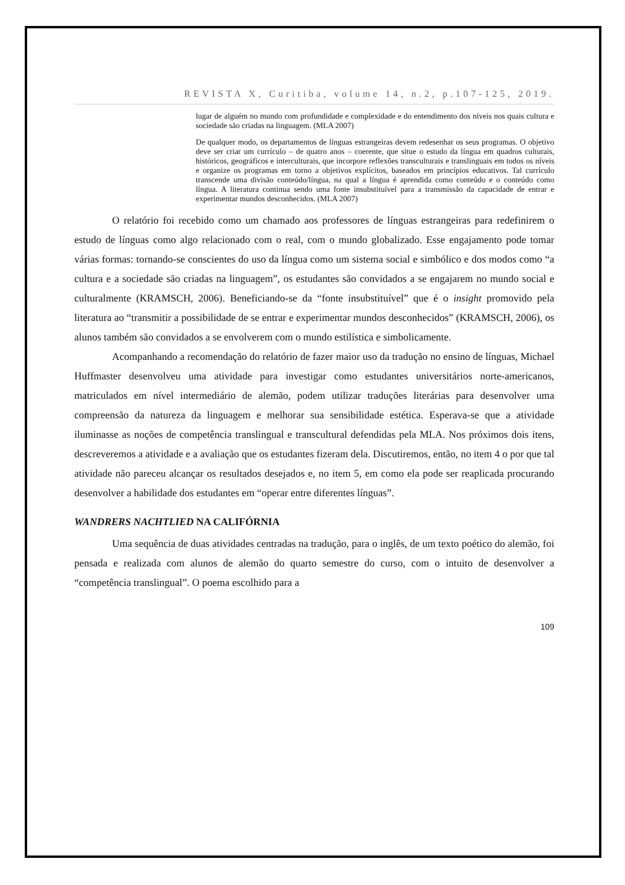REVISTA X, Curitiba, volume 14, n.2, p.107-125, 2019.
lugar de alguém no mundo com profundidade e complexidade e do entendimento dos níveis nos quais cultura e sociedade são criadas na linguagem. (MLA 2007)
De qualquer modo, os departamentos de línguas estrangeiras devem redesenhar os seus programas. O objetivo deve ser criar um currículo – de quatro anos – coerente, que situe o estudo da língua em quadros culturais, históricos, geográficos e interculturais, que incorpore reflexões transculturais e translinguais em todos os níveis e organize os programas em torno a objetivos explícitos, baseados em princípios educativos. Tal currículo transcende uma divisão conteúdo/língua, na qual a língua é aprendida como conteúdo e o conteúdo como língua. A literatura continua sendo uma fonte insubstituível para a transmissão da capacidade de entrar e experimentar mundos desconhecidos. (MLA 2007)
O relatório foi recebido como um chamado aos professores de línguas estrangeiras para redefinirem o estudo de línguas como algo relacionado com o real, com o mundo globalizado. Esse engajamento pode tomar várias formas: tornando-se conscientes do uso da língua como um sistema social e simbólico e dos modos como “a cultura e a sociedade são criadas na linguagem”, os estudantes são convidados a se engajarem no mundo social e culturalmente (KRAMSCH, 2006). Beneficiando-se da “fonte insubstituível” que é o insight promovido pela literatura ao “transmitir a possibilidade de se entrar e experimentar mundos desconhecidos” (KRAMSCH, 2006), os alunos também são convidados a se envolverem com o mundo estilística e simbolicamente.
Acompanhando a recomendação do relatório de fazer maior uso da tradução no ensino de línguas, Michael Huffmaster desenvolveu uma atividade para investigar como estudantes universitários norte-americanos, matriculados em nível intermediário de alemão, podem utilizar traduções literárias para desenvolver uma compreensão da natureza da linguagem e melhorar sua sensibilidade estética. Esperava-se que a atividade iluminasse as noções de competência translingual e transcultural defendidas pela MLA. Nos próximos dois itens, descreveremos a atividade e a avaliação que os estudantes fizeram dela. Discutiremos, então, no item 4 o por que tal atividade não pareceu alcançar os resultados desejados e, no item 5, em como ela pode ser reaplicada procurando desenvolver a habilidade dos estudantes em “operar entre diferentes línguas”.
WANDRERS NACHTLIED NA CALIFÓRNIA
Uma sequência de duas atividades centradas na tradução, para o inglês, de um texto poético do alemão, foi pensada e realizada com alunos de alemão do quarto semestre do curso, com o intuito de desenvolver a “competência translingual”. O poema escolhido para a
109